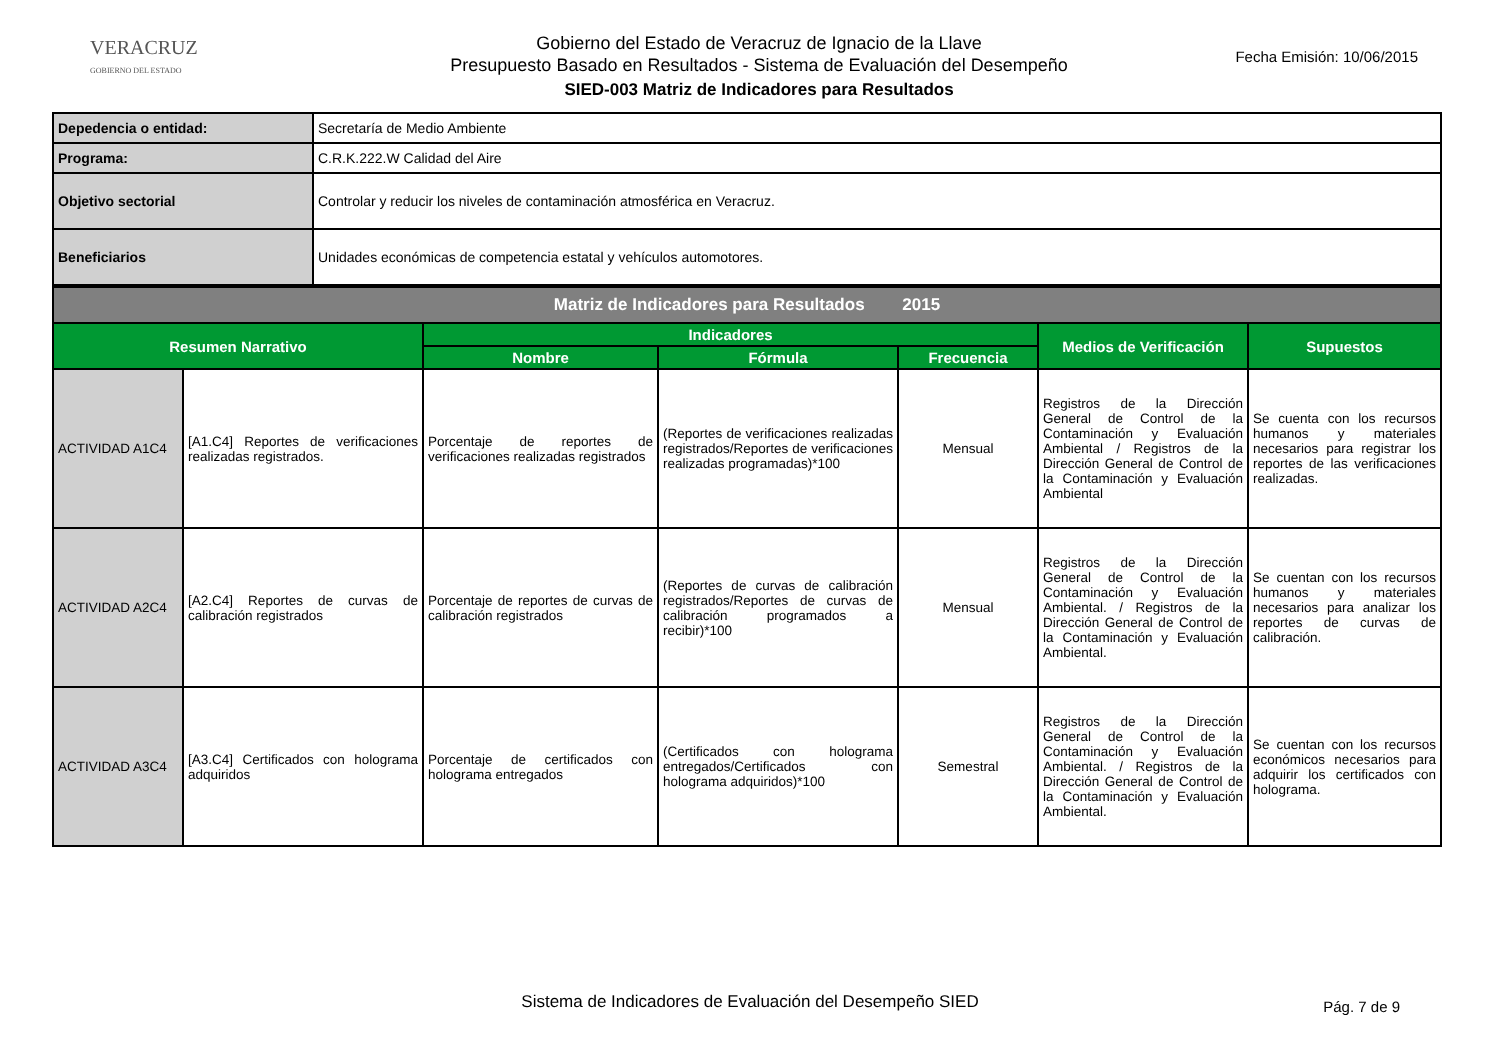VERACRUZ
GOBIERNO DEL ESTADO
Gobierno del Estado de Veracruz de Ignacio de la Llave
Presupuesto Basado en Resultados - Sistema de Evaluación del Desempeño
SIED-003 Matriz de Indicadores para Resultados
Fecha Emisión: 10/06/2015
| Depedencia o entidad: | Secretaría de Medio Ambiente |
| Programa: | C.R.K.222.W Calidad del Aire |
| Objetivo sectorial | Controlar y reducir los niveles de contaminación atmosférica en Veracruz. |
| Beneficiarios | Unidades económicas de competencia estatal y vehículos automotores. |
| Matriz de Indicadores para Resultados 2015 | | | | | | |
| Resumen Narrativo | | Indicadores | | | Medios de Verificación | Supuestos |
| | | Nombre | Fórmula | Frecuencia | | |
| ACTIVIDAD A1C4 | [A1.C4] Reportes de verificaciones realizadas registrados. | Porcentaje de reportes de verificaciones realizadas registrados | (Reportes de verificaciones realizadas registrados/Reportes de verificaciones realizadas programadas)*100 | Mensual | Registros de la Dirección General de Control de la Contaminación y Evaluación Ambiental / Registros de la Dirección General de Control de la Contaminación y Evaluación Ambiental | Se cuenta con los recursos humanos y materiales necesarios para registrar los reportes de las verificaciones realizadas. |
| ACTIVIDAD A2C4 | [A2.C4] Reportes de curvas de calibración registrados | Porcentaje de reportes de curvas de calibración registrados | (Reportes de curvas de calibración registrados/Reportes de curvas de calibración programados a recibir)*100 | Mensual | Registros de la Dirección General de Control de la Contaminación y Evaluación Ambiental. / Registros de la Dirección General de Control de la Contaminación y Evaluación Ambiental. | Se cuentan con los recursos humanos y materiales necesarios para analizar los reportes de curvas de calibración. |
| ACTIVIDAD A3C4 | [A3.C4] Certificados con holograma adquiridos | Porcentaje de certificados con holograma entregados | (Certificados con holograma entregados/Certificados con holograma adquiridos)*100 | Semestral | Registros de la Dirección General de Control de la Contaminación y Evaluación Ambiental. / Registros de la Dirección General de Control de la Contaminación y Evaluación Ambiental. | Se cuentan con los recursos económicos necesarios para adquirir los certificados con holograma. |
Sistema de Indicadores de Evaluación del Desempeño SIED Pág. 7 de 9